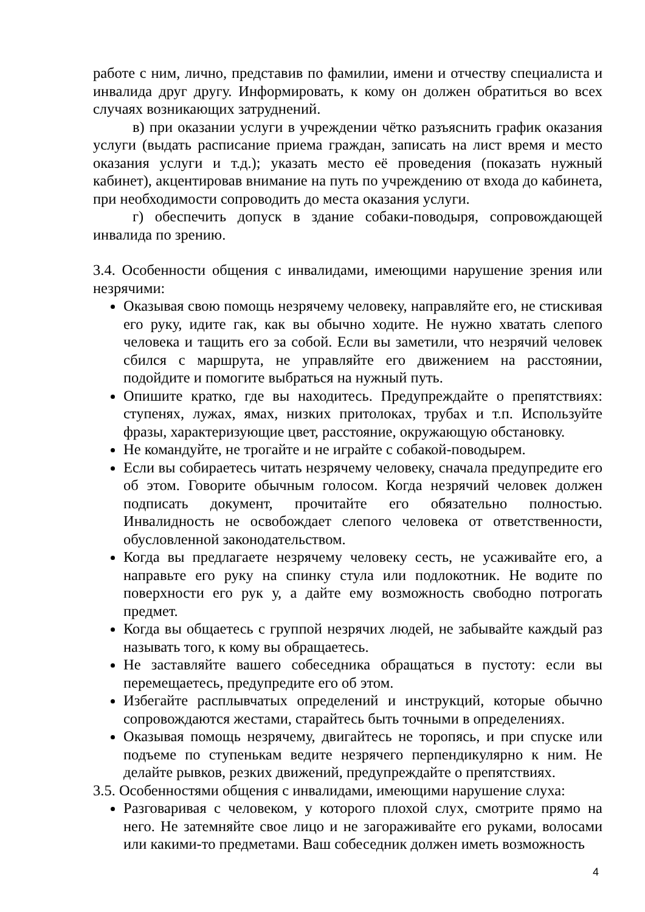работе с ним, лично, представив по фамилии, имени и отчеству специалиста и инвалида друг другу. Информировать, к кому он должен обратиться во всех случаях возникающих затруднений.
в) при оказании услуги в учреждении чётко разъяснить график оказания услуги (выдать расписание приема граждан, записать на лист время и место оказания услуги и т.д.); указать место её проведения (показать нужный кабинет), акцентировав внимание на путь по учреждению от входа до кабинета, при необходимости сопроводить до места оказания услуги.
г) обеспечить допуск в здание собаки-поводыря, сопровождающей инвалида по зрению.
3.4. Особенности общения с инвалидами, имеющими нарушение зрения или незрячими:
Оказывая свою помощь незрячему человеку, направляйте его, не стискивая его руку, идите гак, как вы обычно ходите. Не нужно хватать слепого человека и тащить его за собой. Если вы заметили, что незрячий человек сбился с маршрута, не управляйте его движением на расстоянии, подойдите и помогите выбраться на нужный путь.
Опишите кратко, где вы находитесь. Предупреждайте о препятствиях: ступенях, лужах, ямах, низких притолоках, трубах и т.п. Используйте фразы, характеризующие цвет, расстояние, окружающую обстановку.
Не командуйте, не трогайте и не играйте с собакой-поводырем.
Если вы собираетесь читать незрячему человеку, сначала предупредите его об этом. Говорите обычным голосом. Когда незрячий человек должен подписать документ, прочитайте его обязательно полностью. Инвалидность не освобождает слепого человека от ответственности, обусловленной законодательством.
Когда вы предлагаете незрячему человеку сесть, не усаживайте его, а направьте его руку на спинку стула или подлокотник. Не водите по поверхности его рук у, а дайте ему возможность свободно потрогать предмет.
Когда вы общаетесь с группой незрячих людей, не забывайте каждый раз называть того, к кому вы обращаетесь.
Не заставляйте вашего собеседника обращаться в пустоту: если вы перемещаетесь, предупредите его об этом.
Избегайте расплывчатых определений и инструкций, которые обычно сопровождаются жестами, старайтесь быть точными в определениях.
Оказывая помощь незрячему, двигайтесь не торопясь, и при спуске или подъеме по ступенькам ведите незрячего перпендикулярно к ним. Не делайте рывков, резких движений, предупреждайте о препятствиях.
3.5. Особенностями общения с инвалидами, имеющими нарушение слуха:
Разговаривая с человеком, у которого плохой слух, смотрите прямо на него. Не затемняйте свое лицо и не загораживайте его руками, волосами или какими-то предметами. Ваш собеседник должен иметь возможность
4